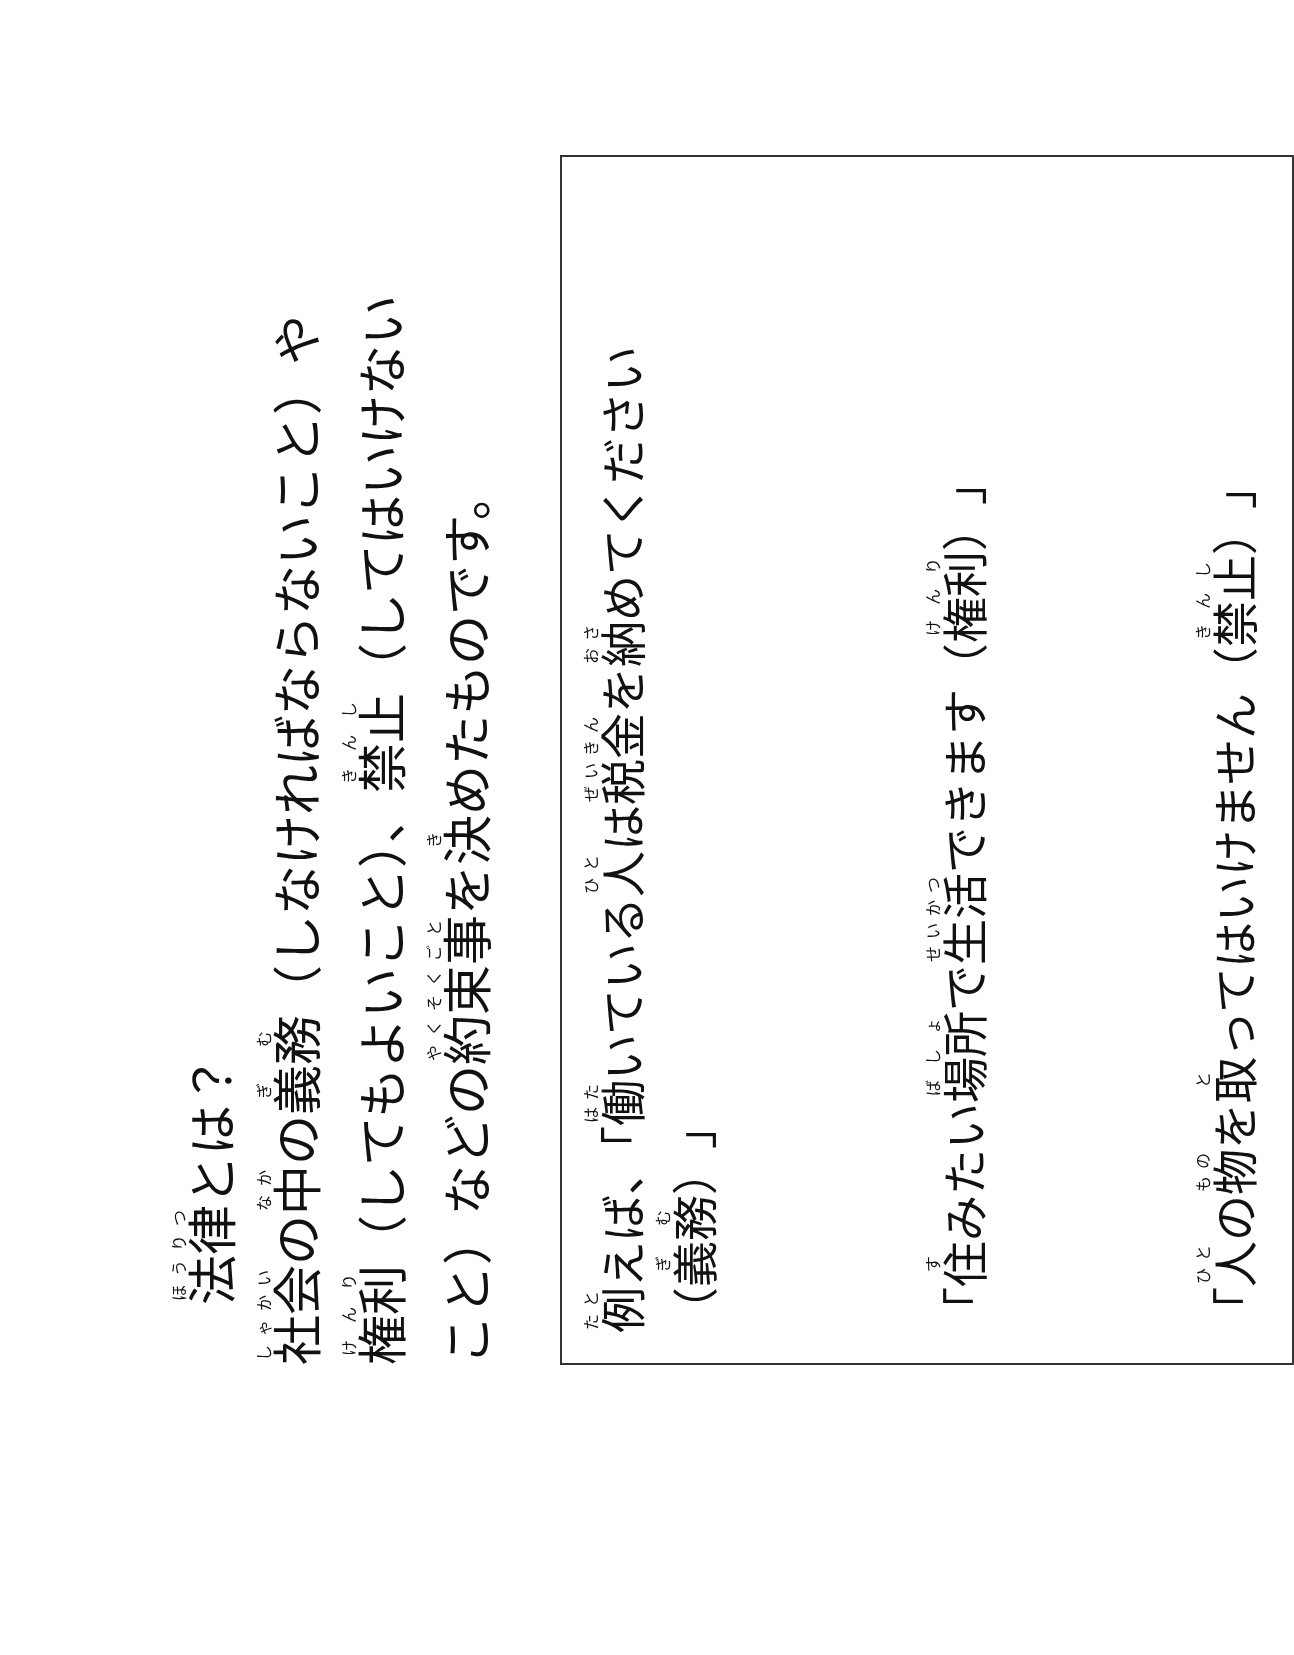法律とは？
社会の中の義務（しなければならないこと）や
権利（してもよいこと）、禁止（してはいけない
こと）などの約束事を決めたものです。
例えば、「働いている人は税金を納めてください（義務）」
「住みたい場所で生活できます（権利）」
「人の物を取ってはいけません（禁止）」